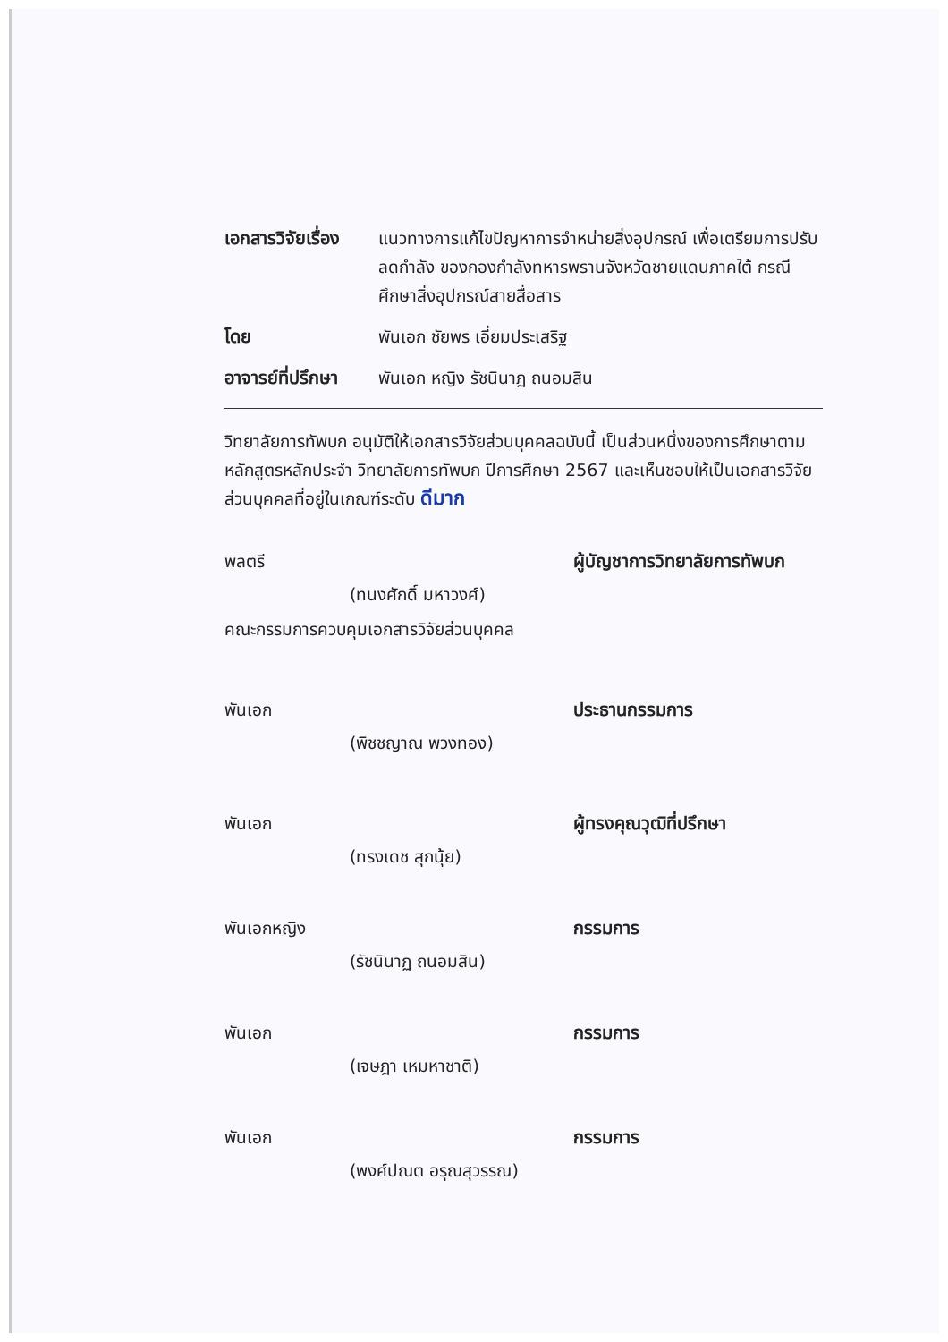เอกสารวิจัยเรื่อง
แนวทางการแก้ไขปัญหาการจำหน่ายสิ่งอุปกรณ์ เพื่อเตรียมการปรับลดกำลัง ของกองกำลังทหารพรานจังหวัดชายแดนภาคใต้ กรณีศึกษาสิ่งอุปกรณ์สายสื่อสาร
โดย พันเอก ชัยพร เอี่ยมประเสริฐ
อาจารย์ที่ปรึกษา
พันเอก หญิง รัชนินาฏ ถนอมสิน
วิทยาลัยการทัพบก อนุมัติให้เอกสารวิจัยส่วนบุคคลฉบับนี้ เป็นส่วนหนึ่งของการศึกษาตามหลักสูตรหลักประจำ วิทยาลัยการทัพบก ปีการศึกษา 2567 และเห็นชอบให้เป็นเอกสารวิจัยส่วนบุคคลที่อยู่ในเกณฑ์ระดับ ดีมาก
พลตรี
ผู้บัญชาการวิทยาลัยการทัพบก
(ทนงศักดิ์ มหาวงศ์)
คณะกรรมการควบคุมเอกสารวิจัยส่วนบุคคล
พันเอก
ประธานกรรมการ
(พิชชญาณ พวงทอง)
พันเอก
ผู้ทรงคุณวุฒิที่ปรึกษา
(ทรงเดช สุกนุ้ย)
พันเอกหญิง
กรรมการ
(รัชนินาฏ ถนอมสิน)
พันเอก
กรรมการ
(เจษฎา เหมหาชาติ)
พันเอก
กรรมการ
(พงศ์ปณต อรุณสุวรรณ)